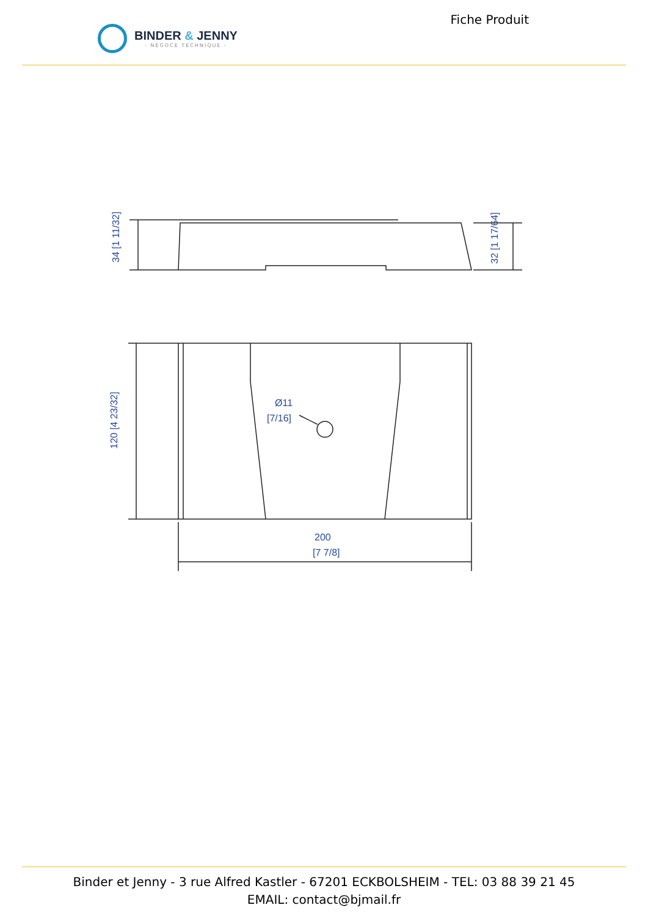BINDER & JENNY
- NÉGOCE TECHNIQUE -
Fiche Produit
34 [1 11/32]
32 [1 17/64]
120 [4 23/32]
200
[7 7/8]
Ø11
[7/16]
Binder et Jenny - 3 rue Alfred Kastler - 67201 ECKBOLSHEIM - TEL: 03 88 39 21 45
EMAIL: contact@bjmail.fr